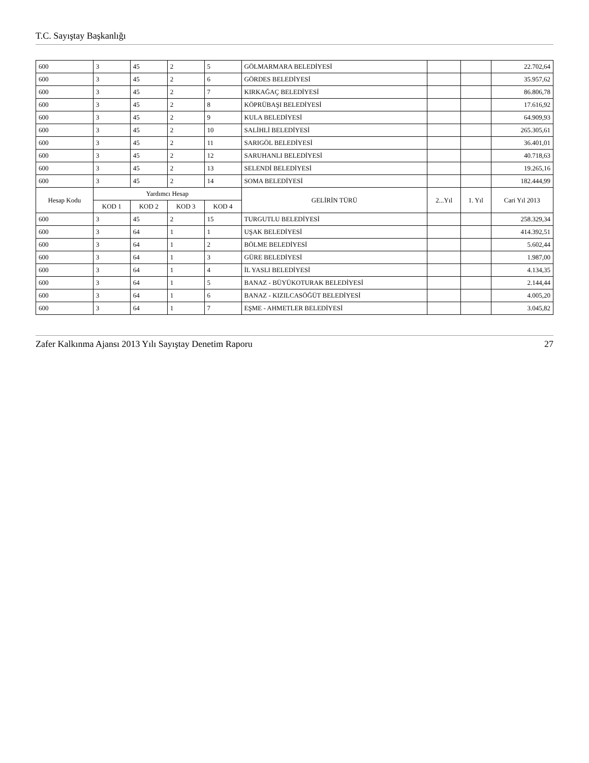T.C. Sayıştay Başkanlığı
| 600 | 3 | 45 | 2 | 5 | GÖLMARMARA BELEDİYESİ | | | 22.702,64 |
| 600 | 3 | 45 | 2 | 6 | GÖRDES BELEDİYESİ | | | 35.957,62 |
| 600 | 3 | 45 | 2 | 7 | KIRKAĞAÇ BELEDİYESİ | | | 86.806,78 |
| 600 | 3 | 45 | 2 | 8 | KÖPRÜBAŞI BELEDİYESİ | | | 17.616,92 |
| 600 | 3 | 45 | 2 | 9 | KULA BELEDİYESİ | | | 64.909,93 |
| 600 | 3 | 45 | 2 | 10 | SALİHLİ BELEDİYESİ | | | 265.305,61 |
| 600 | 3 | 45 | 2 | 11 | SARIGÖL BELEDİYESİ | | | 36.401,01 |
| 600 | 3 | 45 | 2 | 12 | SARUHANLI BELEDİYESİ | | | 40.718,63 |
| 600 | 3 | 45 | 2 | 13 | SELENDİ BELEDİYESİ | | | 19.265,16 |
| 600 | 3 | 45 | 2 | 14 | SOMA BELEDİYESİ | | | 182.444,99 |
| Hesap Kodu | Yardımcı Hesap | | | | GELİRİN TÜRÜ | 2...Yıl | 1. Yıl | Cari Yıl 2013 |
| | KOD 1 | KOD 2 | KOD 3 | KOD 4 | | | | |
| 600 | 3 | 45 | 2 | 15 | TURGUTLU BELEDİYESİ | | | 258.329,34 |
| 600 | 3 | 64 | 1 | 1 | UŞAK BELEDİYESİ | | | 414.392,51 |
| 600 | 3 | 64 | 1 | 2 | BÖLME BELEDİYESİ | | | 5.602,44 |
| 600 | 3 | 64 | 1 | 3 | GÜRE BELEDİYESİ | | | 1.987,00 |
| 600 | 3 | 64 | 1 | 4 | İL YASLI BELEDİYESİ | | | 4.134,35 |
| 600 | 3 | 64 | 1 | 5 | BANAZ - BÜYÜKOTURAK BELEDİYESİ | | | 2.144,44 |
| 600 | 3 | 64 | 1 | 6 | BANAZ - KIZILCASÖĞÜT BELEDİYESİ | | | 4.005,20 |
| 600 | 3 | 64 | 1 | 7 | EŞME - AHMETLER BELEDİYESİ | | | 3.045,82 |
Zafer Kalkınma Ajansı 2013 Yılı Sayıştay Denetim Raporu 27